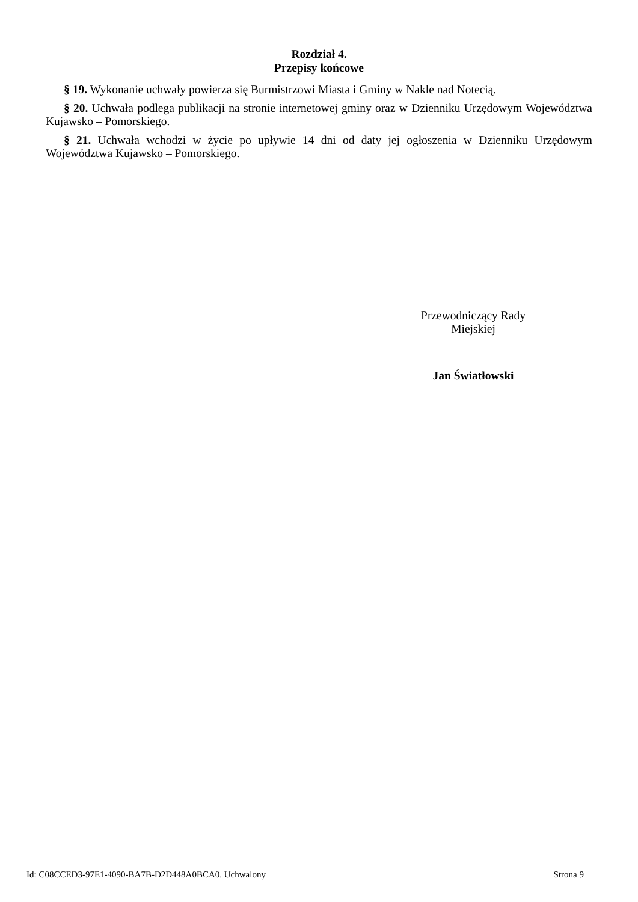Rozdział 4.
Przepisy końcowe
§ 19. Wykonanie uchwały powierza się Burmistrzowi Miasta i Gminy w Nakle nad Notecią.
§ 20. Uchwała podlega publikacji na stronie internetowej gminy oraz w Dzienniku Urzędowym Województwa Kujawsko – Pomorskiego.
§ 21. Uchwała wchodzi w życie po upływie 14 dni od daty jej ogłoszenia w Dzienniku Urzędowym Województwa Kujawsko – Pomorskiego.
Przewodniczący Rady
Miejskiej
Jan Światłowski
Id: C08CCED3-97E1-4090-BA7B-D2D448A0BCA0. Uchwalony Strona 9